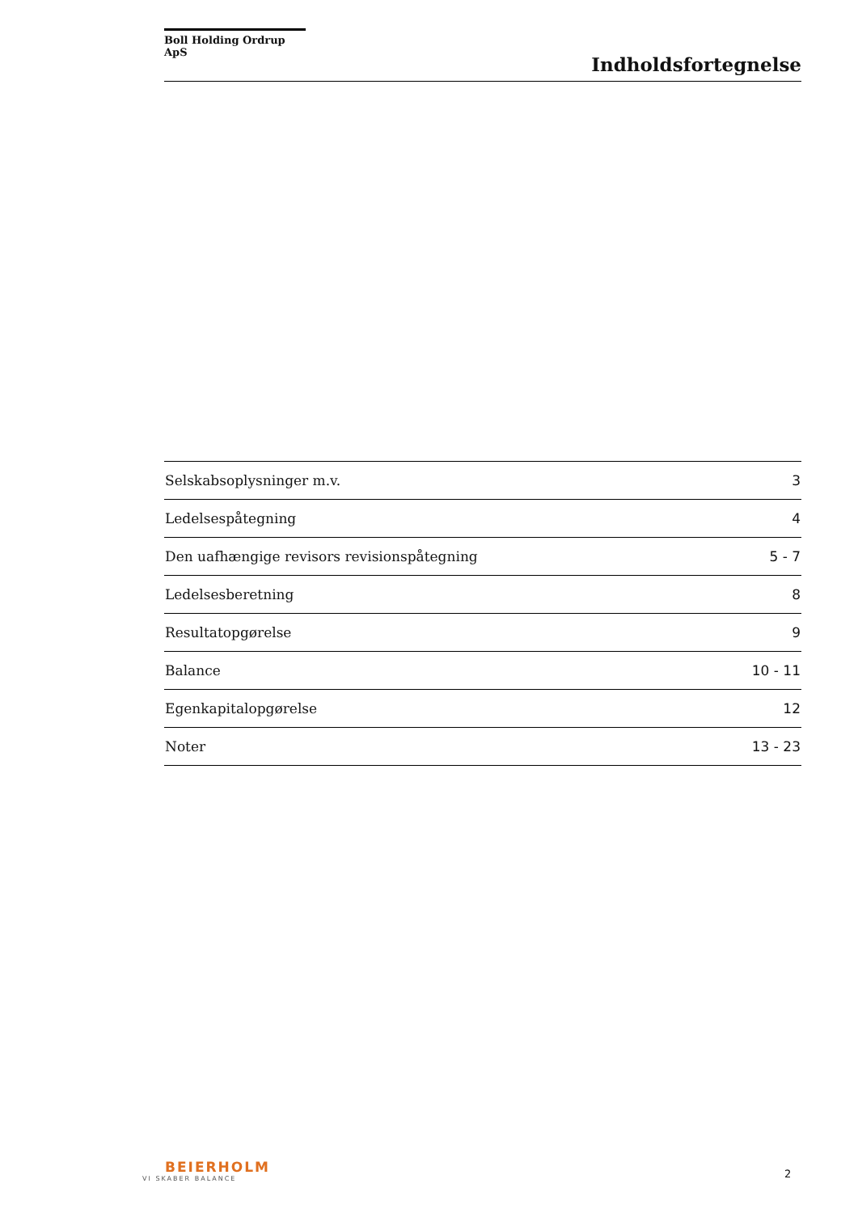Boll Holding Ordrup ApS
Indholdsfortegnelse
| Selskabsoplysninger m.v. | 3 |
| Ledelsespåtegning | 4 |
| Den uafhængige revisors revisionspåtegning | 5 - 7 |
| Ledelsesberetning | 8 |
| Resultatopgørelse | 9 |
| Balance | 10 - 11 |
| Egenkapitalopgørelse | 12 |
| Noter | 13 - 23 |
BEIERHOLM
VI SKABER BALANCE
2